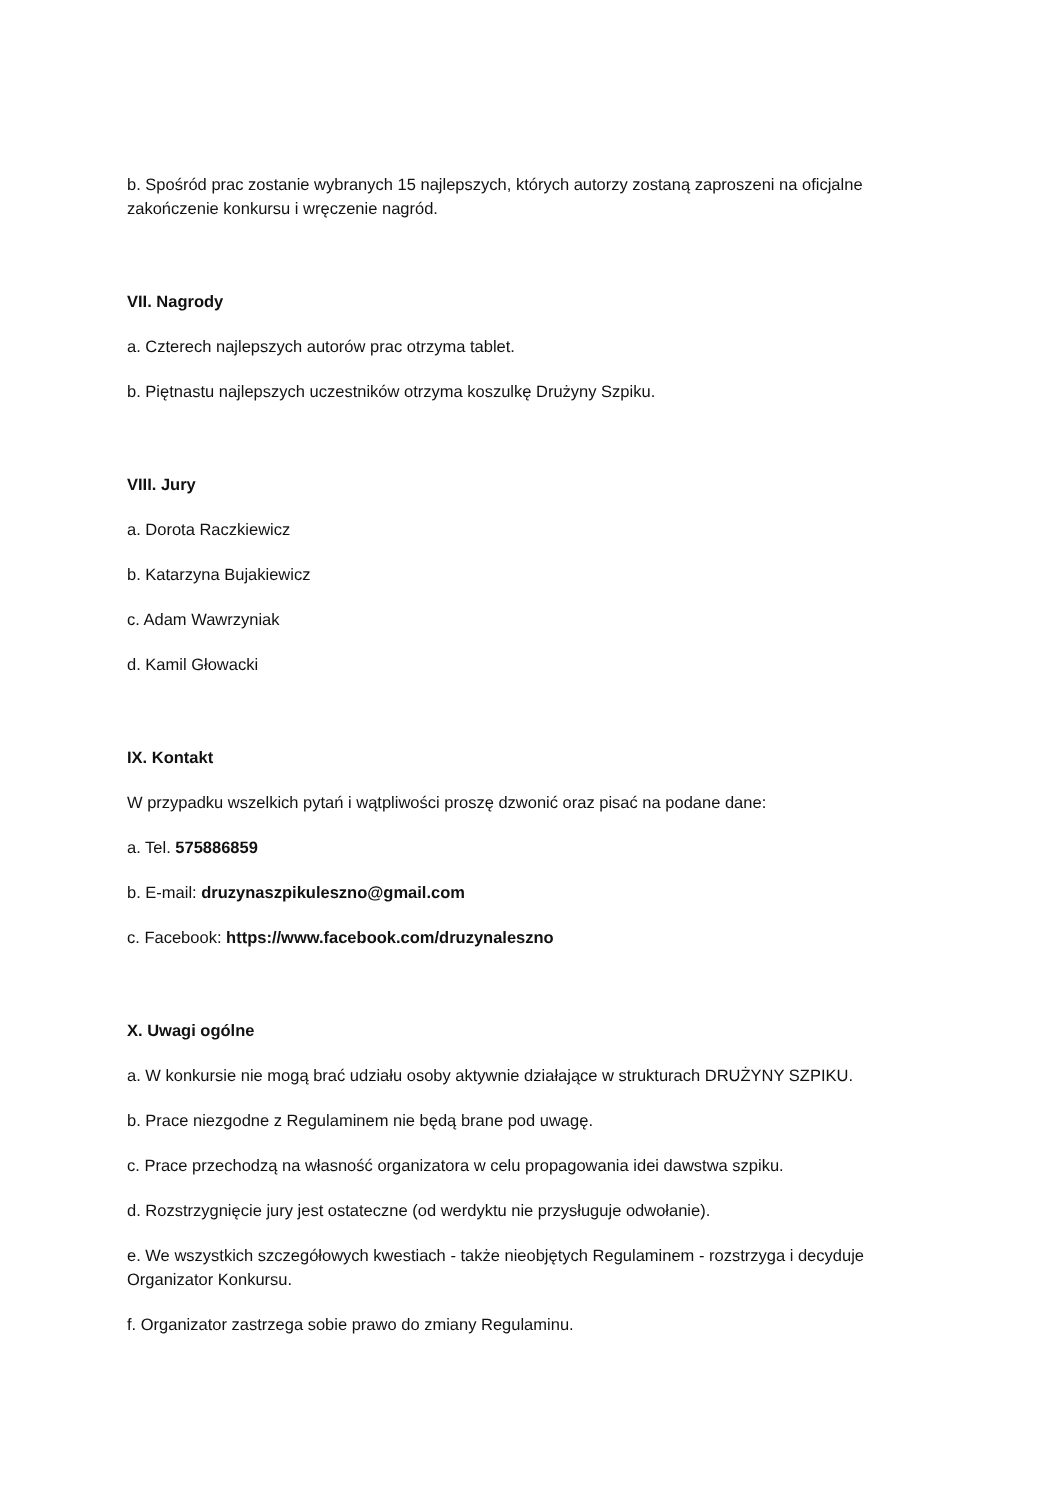b. Spośród prac zostanie wybranych 15 najlepszych, których autorzy zostaną zaproszeni na oficjalne zakończenie konkursu i wręczenie nagród.
VII. Nagrody
a. Czterech najlepszych autorów prac otrzyma tablet.
b. Piętnastu najlepszych uczestników otrzyma koszulkę Drużyny Szpiku.
VIII. Jury
a. Dorota Raczkiewicz
b. Katarzyna Bujakiewicz
c. Adam Wawrzyniak
d. Kamil Głowacki
IX. Kontakt
W przypadku wszelkich pytań i wątpliwości proszę dzwonić oraz pisać na podane dane:
a. Tel. 575886859
b. E-mail: druzynaszpikuleszno@gmail.com
c. Facebook: https://www.facebook.com/druzynaleszno
X. Uwagi ogólne
a. W konkursie nie mogą brać udziału osoby aktywnie działające w strukturach DRUŻYNY SZPIKU.
b. Prace niezgodne z Regulaminem nie będą brane pod uwagę.
c. Prace przechodzą na własność organizatora w celu propagowania idei dawstwa szpiku.
d. Rozstrzygnięcie jury jest ostateczne (od werdyktu nie przysługuje odwołanie).
e. We wszystkich szczegółowych kwestiach - także nieobjętych Regulaminem - rozstrzyga i decyduje Organizator Konkursu.
f. Organizator zastrzega sobie prawo do zmiany Regulaminu.